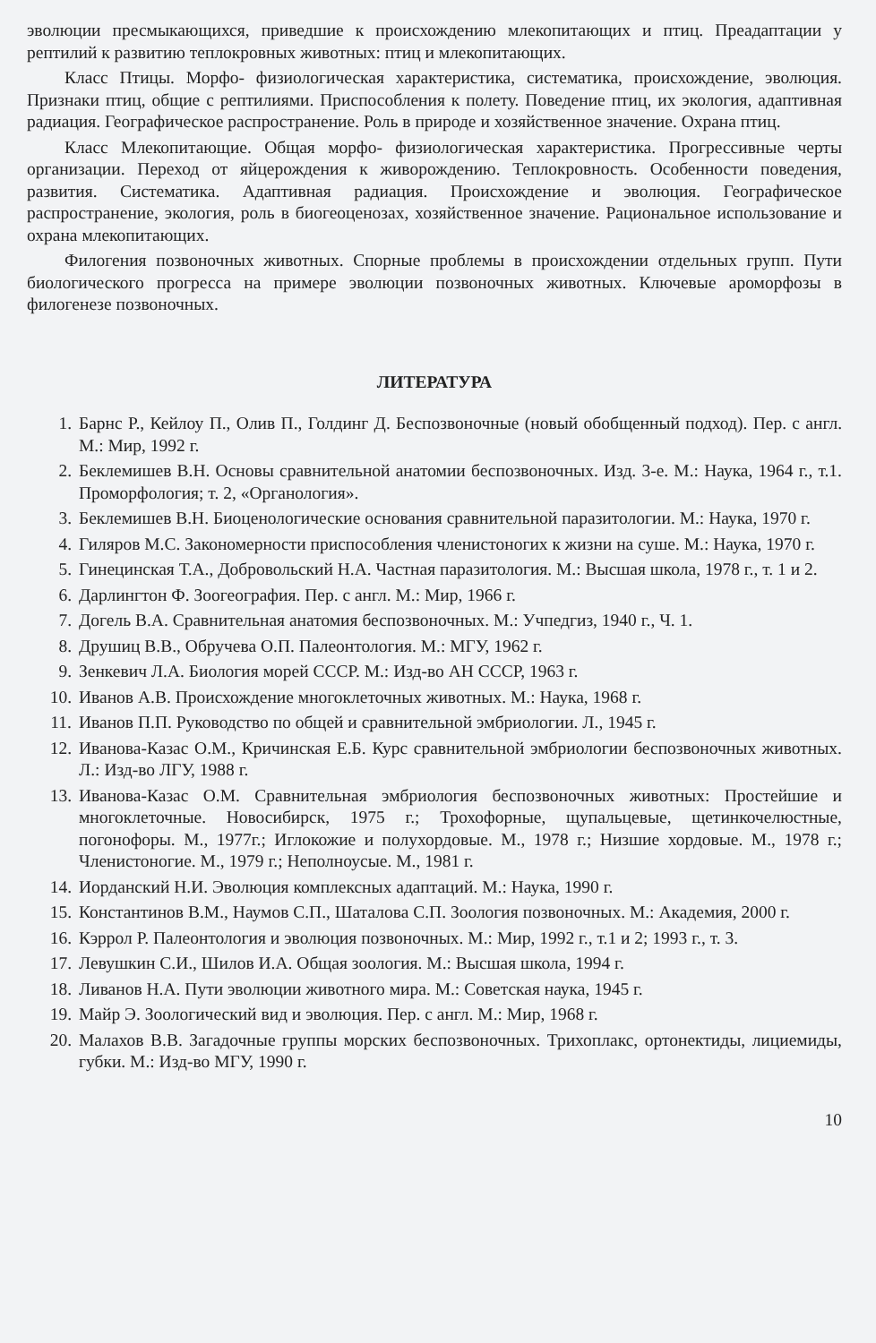эволюции пресмыкающихся, приведшие к происхождению млекопитающих и птиц. Преадаптации у рептилий к развитию теплокровных животных: птиц и млекопитающих.
Класс Птицы. Морфо- физиологическая характеристика, систематика, происхождение, эволюция. Признаки птиц, общие с рептилиями. Приспособления к полету. Поведение птиц, их экология, адаптивная радиация. Географическое распространение. Роль в природе и хозяйственное значение. Охрана птиц.
Класс Млекопитающие. Общая морфо- физиологическая характеристика. Прогрессивные черты организации. Переход от яйцерождения к живорождению. Теплокровность. Особенности поведения, развития. Систематика. Адаптивная радиация. Происхождение и эволюция. Географическое распространение, экология, роль в биогеоценозах, хозяйственное значение. Рациональное использование и охрана млекопитающих.
Филогения позвоночных животных. Спорные проблемы в происхождении отдельных групп. Пути биологического прогресса на примере эволюции позвоночных животных. Ключевые ароморфозы в филогенезе позвоночных.
ЛИТЕРАТУРА
1. Барнс Р., Кейлоу П., Олив П., Голдинг Д. Беспозвоночные (новый обобщенный подход). Пер. с англ. М.: Мир, 1992 г.
2. Беклемишев В.Н. Основы сравнительной анатомии беспозвоночных. Изд. 3-е. М.: Наука, 1964 г., т.1. Проморфология; т. 2, «Органология».
3. Беклемишев В.Н. Биоценологические основания сравнительной паразитологии. М.: Наука, 1970 г.
4. Гиляров М.С. Закономерности приспособления членистоногих к жизни на суше. М.: Наука, 1970 г.
5. Гинецинская Т.А., Добровольский Н.А. Частная паразитология. М.: Высшая школа, 1978 г., т. 1 и 2.
6. Дарлингтон Ф. Зоогеография. Пер. с англ. М.: Мир, 1966 г.
7. Догель В.А. Сравнительная анатомия беспозвоночных. М.: Учпедгиз, 1940 г., Ч. 1.
8. Друшиц В.В., Обручева О.П. Палеонтология. М.: МГУ, 1962 г.
9. Зенкевич Л.А. Биология морей СССР. М.: Изд-во АН СССР, 1963 г.
10. Иванов А.В. Происхождение многоклеточных животных. М.: Наука, 1968 г.
11. Иванов П.П. Руководство по общей и сравнительной эмбриологии. Л., 1945 г.
12. Иванова-Казас О.М., Кричинская Е.Б. Курс сравнительной эмбриологии беспозвоночных животных. Л.: Изд-во ЛГУ, 1988 г.
13. Иванова-Казас О.М. Сравнительная эмбриология беспозвоночных животных: Простейшие и многоклеточные. Новосибирск, 1975 г.; Трохофорные, щупальцевые, щетинкочелюстные, погонофоры. М., 1977г.; Иглокожие и полухордовые. М., 1978 г.; Низшие хордовые. М., 1978 г.; Членистоногие. М., 1979 г.; Неполноусые. М., 1981 г.
14. Иорданский Н.И. Эволюция комплексных адаптаций. М.: Наука, 1990 г.
15. Константинов В.М., Наумов С.П., Шаталова С.П. Зоология позвоночных. М.: Академия, 2000 г.
16. Кэррол Р. Палеонтология и эволюция позвоночных. М.: Мир, 1992 г., т.1 и 2; 1993 г., т. 3.
17. Левушкин С.И., Шилов И.А. Общая зоология. М.: Высшая школа, 1994 г.
18. Ливанов Н.А. Пути эволюции животного мира. М.: Советская наука, 1945 г.
19. Майр Э. Зоологический вид и эволюция. Пер. с англ. М.: Мир, 1968 г.
20. Малахов В.В. Загадочные группы морских беспозвоночных. Трихоплакс, ортонектиды, лициемиды, губки. М.: Изд-во МГУ, 1990 г.
10